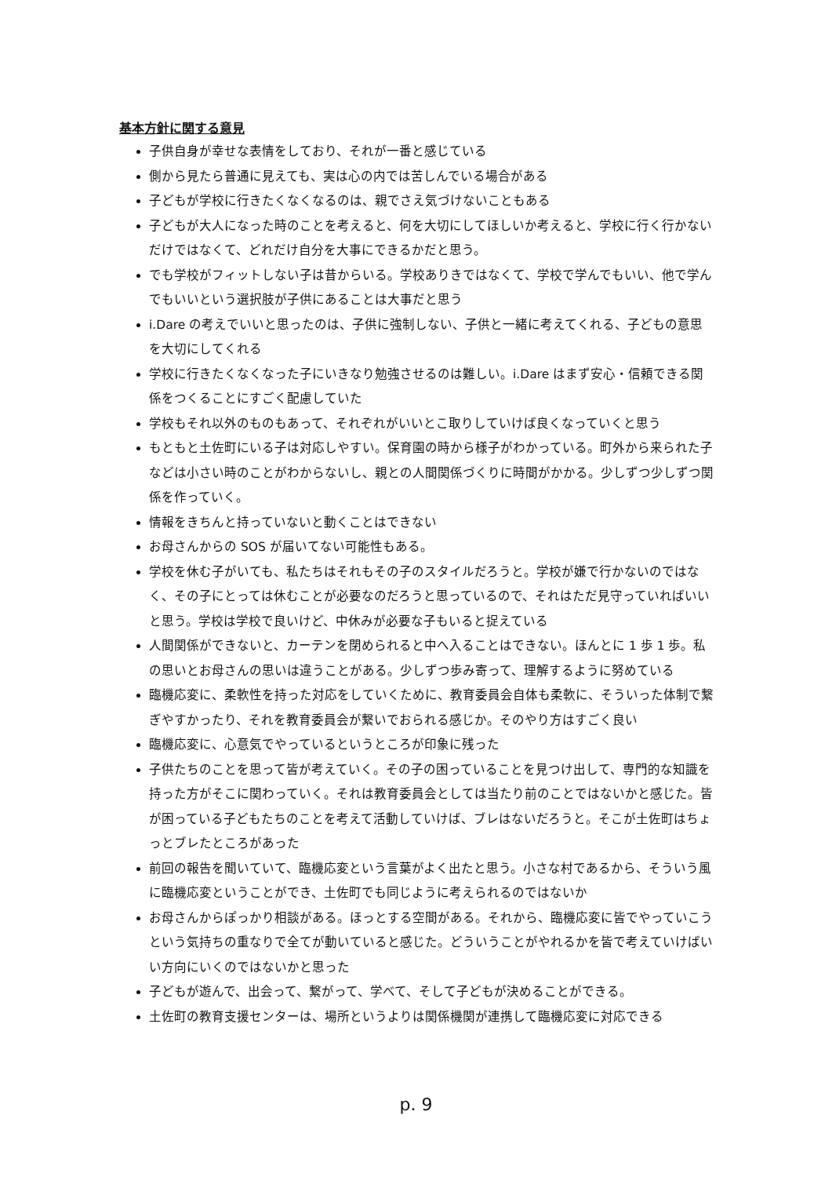基本方針に関する意見
子供自身が幸せな表情をしており、それが一番と感じている
側から見たら普通に見えても、実は心の内では苦しんでいる場合がある
子どもが学校に行きたくなくなるのは、親でさえ気づけないこともある
子どもが大人になった時のことを考えると、何を大切にしてほしいか考えると、学校に行く行かないだけではなくて、どれだけ自分を大事にできるかだと思う。
でも学校がフィットしない子は昔からいる。学校ありきではなくて、学校で学んでもいい、他で学んでもいいという選択肢が子供にあることは大事だと思う
i.Dare の考えでいいと思ったのは、子供に強制しない、子供と一緒に考えてくれる、子どもの意思を大切にしてくれる
学校に行きたくなくなった子にいきなり勉強させるのは難しい。i.Dare はまず安心・信頼できる関係をつくることにすごく配慮していた
学校もそれ以外のものもあって、それぞれがいいとこ取りしていけば良くなっていくと思う
もともと土佐町にいる子は対応しやすい。保育園の時から様子がわかっている。町外から来られた子などは小さい時のことがわからないし、親との人間関係づくりに時間がかかる。少しずつ少しずつ関係を作っていく。
情報をきちんと持っていないと動くことはできない
お母さんからの SOS が届いてない可能性もある。
学校を休む子がいても、私たちはそれもその子のスタイルだろうと。学校が嫌で行かないのではなく、その子にとっては休むことが必要なのだろうと思っているので、それはただ見守っていればいいと思う。学校は学校で良いけど、中休みが必要な子もいると捉えている
人間関係ができないと、カーテンを閉められると中へ入ることはできない。ほんとに 1 歩 1 歩。私の思いとお母さんの思いは違うことがある。少しずつ歩み寄って、理解するように努めている
臨機応変に、柔軟性を持った対応をしていくために、教育委員会自体も柔軟に、そういった体制で繋ぎやすかったり、それを教育委員会が繋いでおられる感じか。そのやり方はすごく良い
臨機応変に、心意気でやっているというところが印象に残った
子供たちのことを思って皆が考えていく。その子の困っていることを見つけ出して、専門的な知識を持った方がそこに関わっていく。それは教育委員会としては当たり前のことではないかと感じた。皆が困っている子どもたちのことを考えて活動していけば、ブレはないだろうと。そこが土佐町はちょっとブレたところがあった
前回の報告を聞いていて、臨機応変という言葉がよく出たと思う。小さな村であるから、そういう風に臨機応変ということができ、土佐町でも同じように考えられるのではないか
お母さんからぽっかり相談がある。ほっとする空間がある。それから、臨機応変に皆でやっていこうという気持ちの重なりで全てが動いていると感じた。どういうことがやれるかを皆で考えていけばいい方向にいくのではないかと思った
子どもが遊んで、出会って、繋がって、学べて、そして子どもが決めることができる。
土佐町の教育支援センターは、場所というよりは関係機関が連携して臨機応変に対応できる
p. 9